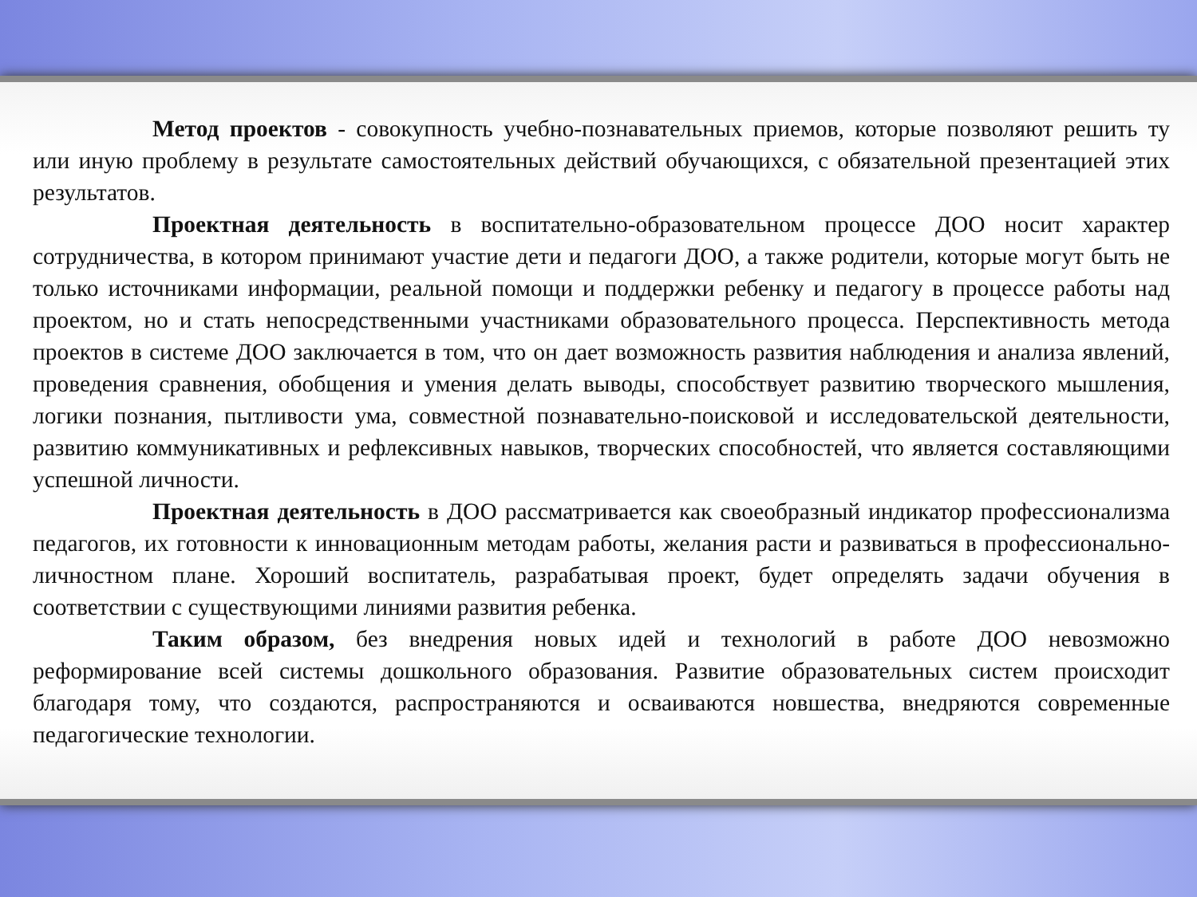Метод проектов - совокупность учебно-познавательных приемов, которые позволяют решить ту или иную проблему в результате самостоятельных действий обучающихся, с обязательной презентацией этих результатов.
Проектная деятельность в воспитательно-образовательном процессе ДОО носит характер сотрудничества, в котором принимают участие дети и педагоги ДОО, а также родители, которые могут быть не только источниками информации, реальной помощи и поддержки ребенку и педагогу в процессе работы над проектом, но и стать непосредственными участниками образовательного процесса. Перспективность метода проектов в системе ДОО заключается в том, что он дает возможность развития наблюдения и анализа явлений, проведения сравнения, обобщения и умения делать выводы, способствует развитию творческого мышления, логики познания, пытливости ума, совместной познавательно-поисковой и исследовательской деятельности, развитию коммуникативных и рефлексивных навыков, творческих способностей, что является составляющими успешной личности.
Проектная деятельность в ДОО рассматривается как своеобразный индикатор профессионализма педагогов, их готовности к инновационным методам работы, желания расти и развиваться в профессионально-личностном плане. Хороший воспитатель, разрабатывая проект, будет определять задачи обучения в соответствии с существующими линиями развития ребенка.
Таким образом, без внедрения новых идей и технологий в работе ДОО невозможно реформирование всей системы дошкольного образования. Развитие образовательных систем происходит благодаря тому, что создаются, распространяются и осваиваются новшества, внедряются современные педагогические технологии.